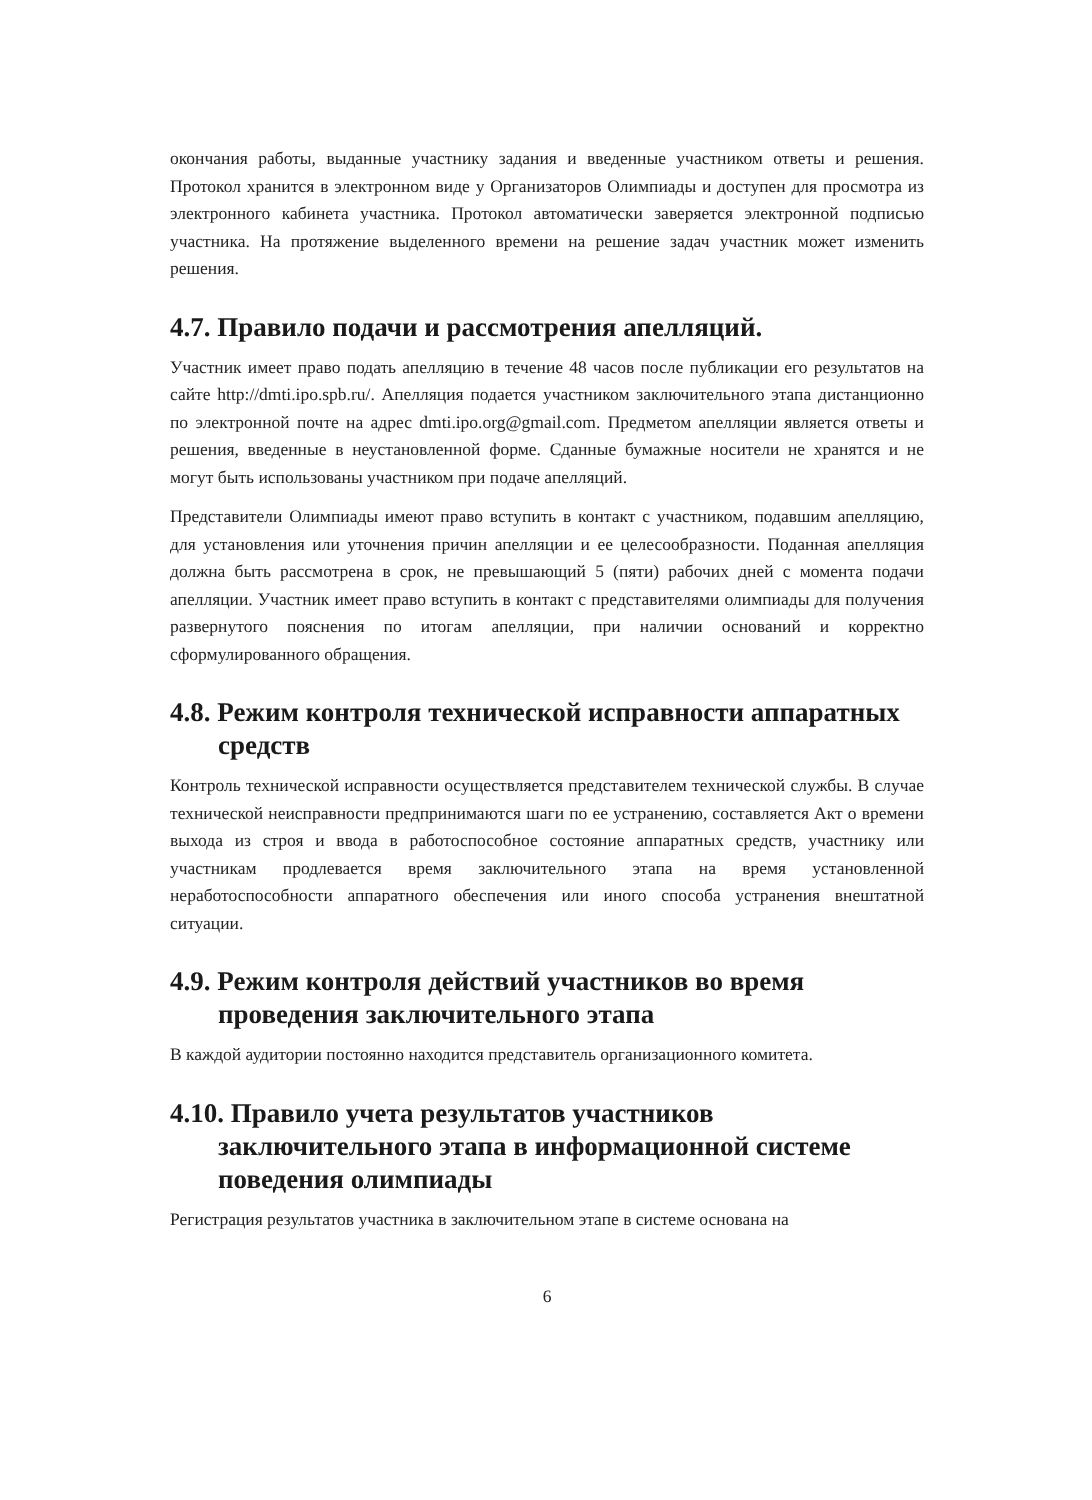окончания работы, выданные участнику задания и введенные участником ответы и решения. Протокол хранится в электронном виде у Организаторов Олимпиады и доступен для просмотра из электронного кабинета участника. Протокол автоматически заверяется электронной подписью участника. На протяжение выделенного времени на решение задач участник может изменить решения.
4.7. Правило подачи и рассмотрения апелляций.
Участник имеет право подать апелляцию в течение 48 часов после публикации его результатов на сайте http://dmti.ipo.spb.ru/. Апелляция подается участником заключительного этапа дистанционно по электронной почте на адрес dmti.ipo.org@gmail.com. Предметом апелляции является ответы и решения, введенные в неустановленной форме. Сданные бумажные носители не хранятся и не могут быть использованы участником при подаче апелляций.
Представители Олимпиады имеют право вступить в контакт с участником, подавшим апелляцию, для установления или уточнения причин апелляции и ее целесообразности. Поданная апелляция должна быть рассмотрена в срок, не превышающий 5 (пяти) рабочих дней с момента подачи апелляции. Участник имеет право вступить в контакт с представителями олимпиады для получения развернутого пояснения по итогам апелляции, при наличии оснований и корректно сформулированного обращения.
4.8. Режим контроля технической исправности аппаратных средств
Контроль технической исправности осуществляется представителем технической службы. В случае технической неисправности предпринимаются шаги по ее устранению, составляется Акт о времени выхода из строя и ввода в работоспособное состояние аппаратных средств, участнику или участникам продлевается время заключительного этапа на время установленной неработоспособности аппаратного обеспечения или иного способа устранения внештатной ситуации.
4.9. Режим контроля действий участников во время проведения заключительного этапа
В каждой аудитории постоянно находится представитель организационного комитета.
4.10. Правило учета результатов участников заключительного этапа в информационной системе поведения олимпиады
Регистрация результатов участника в заключительном этапе в системе основана на
6